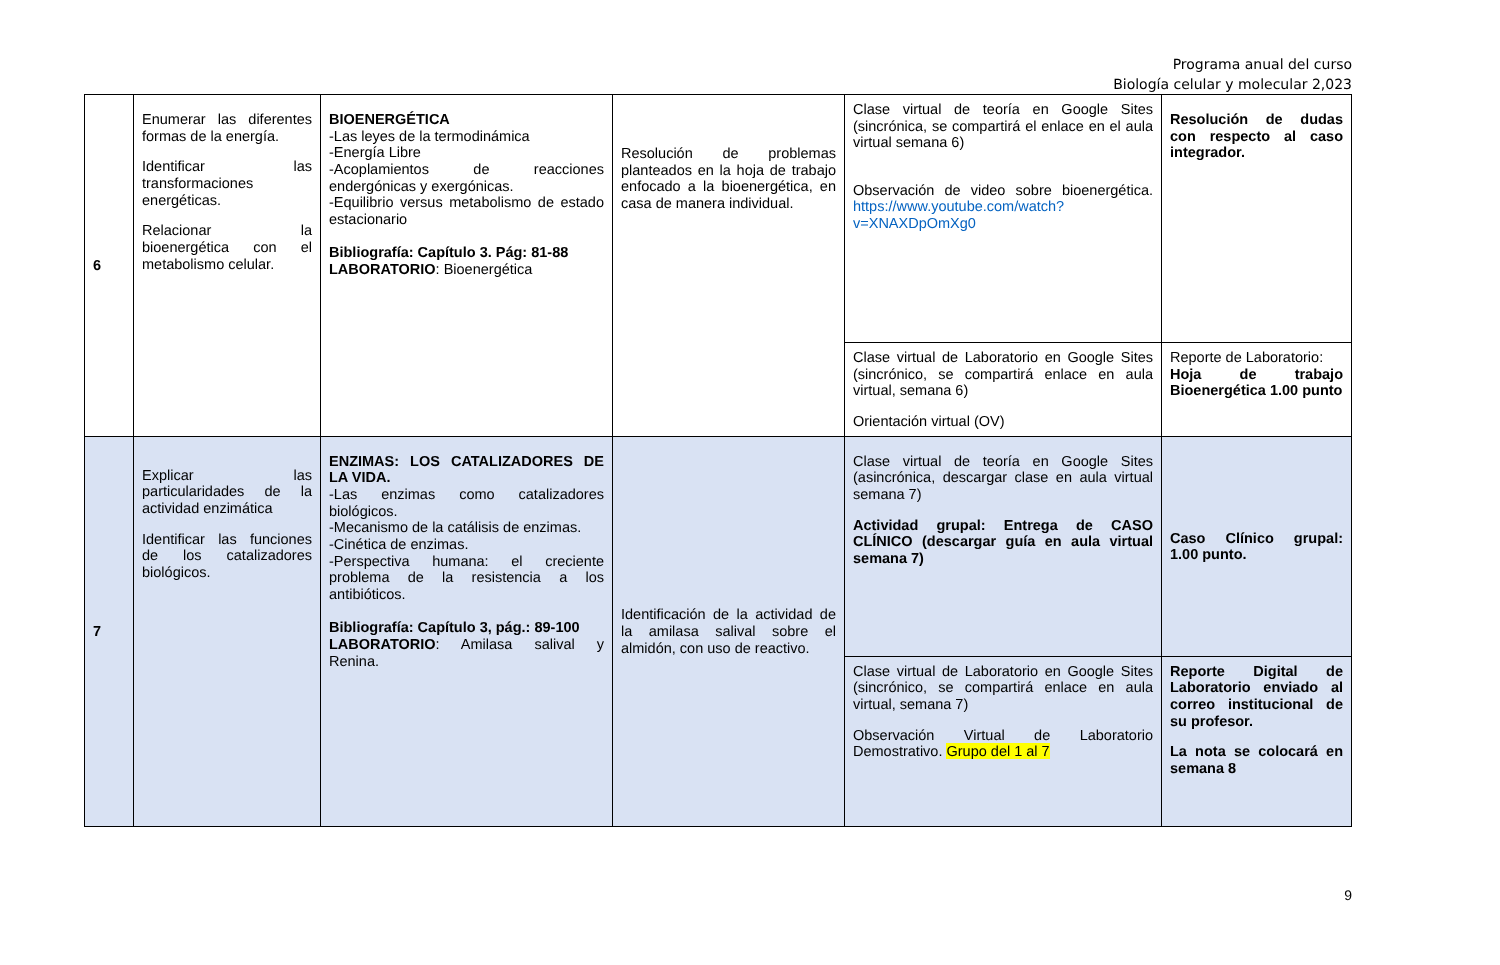Programa anual del curso
Biología celular y molecular 2,023
| 6 | Enumerar las diferentes formas de la energía. Identificar las transformaciones energéticas. Relacionar la bioenergética con el metabolismo celular. | BIOENERGÉTICA -Las leyes de la termodinámica -Energía Libre -Acoplamientos de reacciones endergónicas y exergónicas. -Equilibrio versus metabolismo de estado estacionario Bibliografía: Capítulo 3. Pág: 81-88 LABORATORIO : Bioenergética | Resolución de problemas planteados en la hoja de trabajo enfocado a la bioenergética, en casa de manera individual. | Clase virtual de teoría en Google Sites (sincrónica, se compartirá el enlace en el aula virtual semana 6) Observación de video sobre bioenergética. https://www.youtube.com/watch?v=XNAXDpOmXg0 | Resolución de dudas con respecto al caso integrador. |
| | | | | Clase virtual de Laboratorio en Google Sites (sincrónico, se compartirá enlace en aula virtual, semana 6) Orientación virtual (OV) | Reporte de Laboratorio: Hoja de trabajo Bioenergética 1.00 punto |
| 7 | Explicar las particularidades de la actividad enzimática Identificar las funciones de los catalizadores biológicos. | ENZIMAS: LOS CATALIZADORES DE LA VIDA. -Las enzimas como catalizadores biológicos. -Mecanismo de la catálisis de enzimas. -Cinética de enzimas. -Perspectiva humana: el creciente problema de la resistencia a los antibióticos. Bibliografía: Capítulo 3, pág.: 89-100 LABORATORIO : Amilasa salival y Renina. | Identificación de la actividad de la amilasa salival sobre el almidón, con uso de reactivo. | Clase virtual de teoría en Google Sites (asincrónica, descargar clase en aula virtual semana 7) Actividad grupal: Entrega de CASO CLÍNICO (descargar guía en aula virtual semana 7) | Caso Clínico grupal: 1.00 punto. |
| | | | | Clase virtual de Laboratorio en Google Sites (sincrónico, se compartirá enlace en aula virtual, semana 7) Observación Virtual de Laboratorio Demostrativo. Grupo del 1 al 7 | Reporte Digital de Laboratorio enviado al correo institucional de su profesor. La nota se colocará en semana 8 |
9